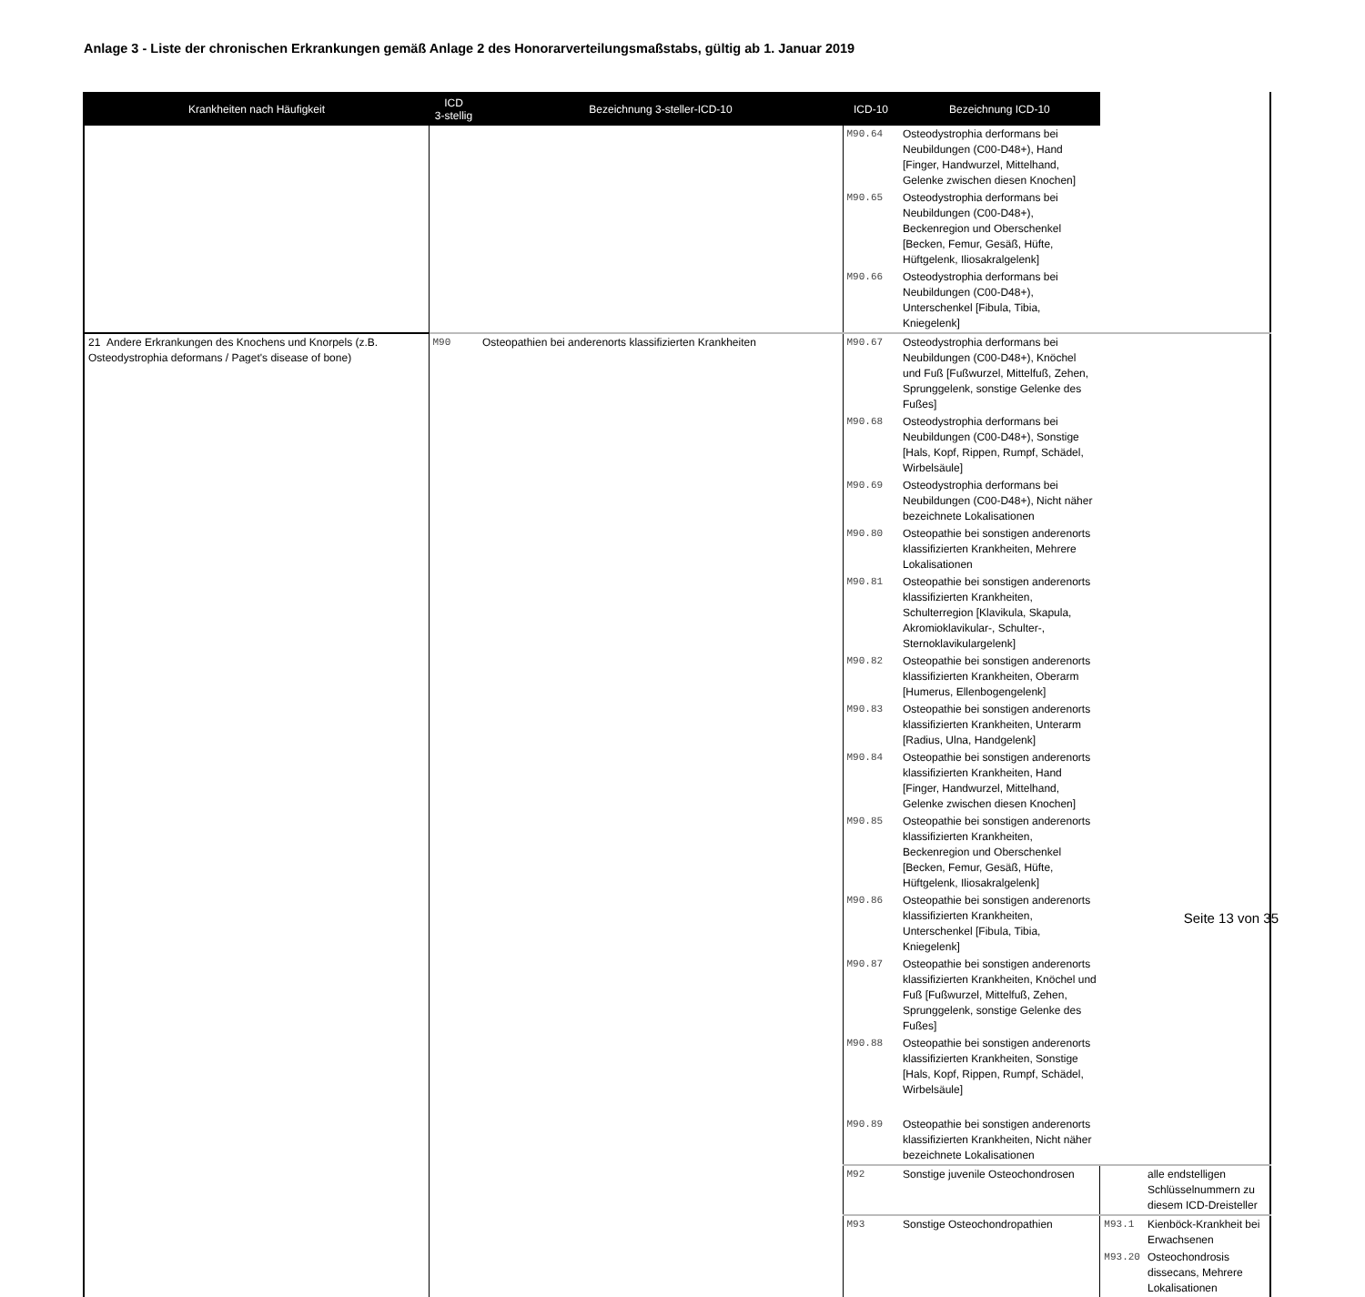Anlage 3 - Liste der chronischen Erkrankungen gemäß Anlage 2 des Honorarverteilungsmaßstabs, gültig ab 1. Januar 2019
| Krankheiten nach Häufigkeit | ICD 3-stellig | Bezeichnung 3-steller-ICD-10 | ICD-10 | Bezeichnung ICD-10 | | |
| --- | --- | --- | --- | --- | --- | --- |
| | | | M90.64 | Osteodystrophia derformans bei Neubildungen (C00-D48+), Hand [Finger, Handwurzel, Mittelhand, Gelenke zwischen diesen Knochen] | | |
| | | | M90.65 | Osteodystrophia derformans bei Neubildungen (C00-D48+), Beckenregion und Oberschenkel [Becken, Femur, Gesäß, Hüfte, Hüftgelenk, Iliosakralgelenk] | | |
| | | | M90.66 | Osteodystrophia derformans bei Neubildungen (C00-D48+), Unterschenkel [Fibula, Tibia, Kniegelenk] | | |
| 21 Andere Erkrankungen des Knochens und Knorpels (z.B. Osteodystrophia deformans / Paget's disease of bone) | M90 | Osteopathien bei anderenorts klassifizierten Krankheiten | M90.67 | Osteodystrophia derformans bei Neubildungen (C00-D48+), Knöchel und Fuß [Fußwurzel, Mittelfuß, Zehen, Sprunggelenk, sonstige Gelenke des Fußes] | | |
| | | | M90.68 | Osteodystrophia derformans bei Neubildungen (C00-D48+), Sonstige [Hals, Kopf, Rippen, Rumpf, Schädel, Wirbelsäule] | | |
| | | | M90.69 | Osteodystrophia derformans bei Neubildungen (C00-D48+), Nicht näher bezeichnete Lokalisationen | | |
| | | | M90.80 | Osteopathie bei sonstigen anderenorts klassifizierten Krankheiten, Mehrere Lokalisationen | | |
| | | | M90.81 | Osteopathie bei sonstigen anderenorts klassifizierten Krankheiten, Schulterregion [Klavikula, Skapula, Akromioklavikular-, Schulter-, Sternoklavikulargelenk] | | |
| | | | M90.82 | Osteopathie bei sonstigen anderenorts klassifizierten Krankheiten, Oberarm [Humerus, Ellenbogengelenk] | | |
| | | | M90.83 | Osteopathie bei sonstigen anderenorts klassifizierten Krankheiten, Unterarm [Radius, Ulna, Handgelenk] | | |
| | | | M90.84 | Osteopathie bei sonstigen anderenorts klassifizierten Krankheiten, Hand [Finger, Handwurzel, Mittelhand, Gelenke zwischen diesen Knochen] | | |
| | | | M90.85 | Osteopathie bei sonstigen anderenorts klassifizierten Krankheiten, Beckenregion und Oberschenkel [Becken, Femur, Gesäß, Hüfte, Hüftgelenk, Iliosakralgelenk] | | |
| | | | M90.86 | Osteopathie bei sonstigen anderenorts klassifizierten Krankheiten, Unterschenkel [Fibula, Tibia, Kniegelenk] | | |
| | | | M90.87 | Osteopathie bei sonstigen anderenorts klassifizierten Krankheiten, Knöchel und Fuß [Fußwurzel, Mittelfuß, Zehen, Sprunggelenk, sonstige Gelenke des Fußes] | | |
| | | | M90.88 | Osteopathie bei sonstigen anderenorts klassifizierten Krankheiten, Sonstige [Hals, Kopf, Rippen, Rumpf, Schädel, Wirbelsäule] | | |
| | | | M90.89 | Osteopathie bei sonstigen anderenorts klassifizierten Krankheiten, Nicht näher bezeichnete Lokalisationen | | |
| | | | M92 | Sonstige juvenile Osteochondrosen | | alle endstelligen Schlüsselnummern zu diesem ICD-Dreisteller |
| | | | M93 | Sonstige Osteochondropathien | M93.1 | Kienböck-Krankheit bei Erwachsenen |
| | | | | | M93.20 | Osteochondrosis dissecans, Mehrere Lokalisationen |
Seite 13 von 35